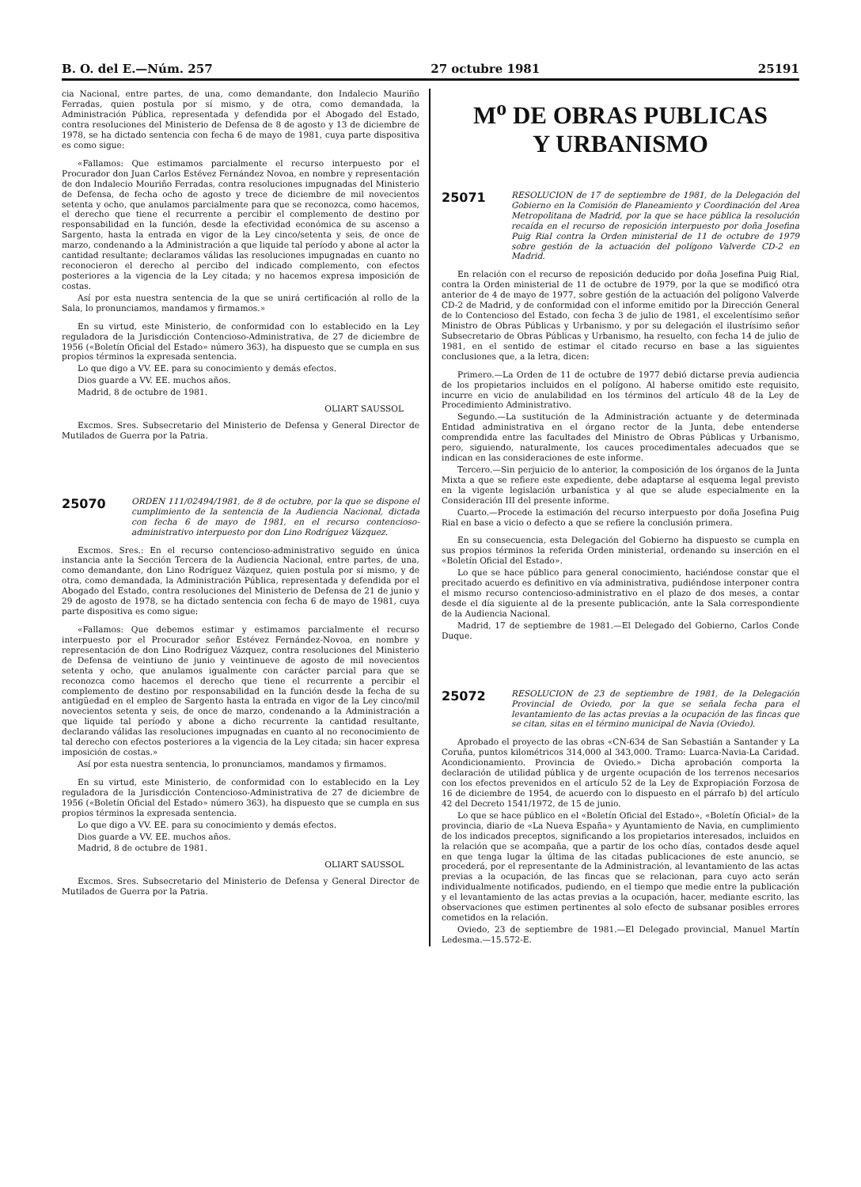B. O. del E.—Núm. 257 27 octubre 1981 25191
cia Nacional, entre partes, de una, como demandante, don Indalecio Mauriño Ferradas, quien postula por sí mismo, y de otra, como demandada, la Administración Pública, representada y defendida por el Abogado del Estado, contra resoluciones del Ministerio de Defensa de 8 de agosto y 13 de diciembre de 1978, se ha dictado sentencia con fecha 6 de mayo de 1981, cuya parte dispositiva es como sigue:
«Fallamos: Que estimamos parcialmente el recurso interpuesto por el Procurador don Juan Carlos Estévez Fernández Novoa, en nombre y representación de don Indalecio Mouriño Ferradas, contra resoluciones impugnadas del Ministerio de Defensa, de fecha ocho de agosto y trece de diciembre de mil novecientos setenta y ocho, que anulamos parcialmente para que se reconozca, como hacemos, el derecho que tiene el recurrente a percibir el complemento de destino por responsabilidad en la función, desde la efectividad económica de su ascenso a Sargento, hasta la entrada en vigor de la Ley cinco/setenta y seis, de once de marzo, condenando a la Administración a que liquide tal período y abone al actor la cantidad resultante; declaramos válidas las resoluciones impugnadas en cuanto no reconocieron el derecho al percibo del indicado complemento, con efectos posteriores a la vigencia de la Ley citada; y no hacemos expresa imposición de costas.
Así por esta nuestra sentencia de la que se unirá certificación al rollo de la Sala, lo pronunciamos, mandamos y firmamos.»
En su virtud, este Ministerio, de conformidad con lo establecido en la Ley reguladora de la Jurisdicción Contencioso-Administrativa, de 27 de diciembre de 1956 («Boletín Oficial del Estado» número 363), ha dispuesto que se cumpla en sus propios términos la expresada sentencia.
Lo que digo a VV. EE. para su conocimiento y demás efectos.
Dios guarde a VV. EE. muchos años.
Madrid, 8 de octubre de 1981.
OLIART SAUSSOL
Excmos. Sres. Subsecretario del Ministerio de Defensa y General Director de Mutilados de Guerra por la Patria.
25070
ORDEN 111/02494/1981, de 8 de octubre, por la que se dispone el cumplimiento de la sentencia de la Audiencia Nacional, dictada con fecha 6 de mayo de 1981, en el recurso contencioso-administrativo interpuesto por don Lino Rodríguez Vázquez.
Excmos. Sres.: En el recurso contencioso-administrativo seguido en única instancia ante la Sección Tercera de la Audiencia Nacional, entre partes, de una, como demandante, don Lino Rodríguez Vázquez, quien postula por sí mismo, y de otra, como demandada, la Administración Pública, representada y defendida por el Abogado del Estado, contra resoluciones del Ministerio de Defensa de 21 de junio y 29 de agosto de 1978, se ha dictado sentencia con fecha 6 de mayo de 1981, cuya parte dispositiva es como sigue:
«Fallamos: Que debemos estimar y estimamos parcialmente el recurso interpuesto por el Procurador señor Estévez Fernández-Novoa, en nombre y representación de don Lino Rodríguez Vázquez, contra resoluciones del Ministerio de Defensa de veintiuno de junio y veintinueve de agosto de mil novecientos setenta y ocho, que anulamos igualmente con carácter parcial para que se reconozca como hacemos el derecho que tiene el recurrente a percibir el complemento de destino por responsabilidad en la función desde la fecha de su antigüedad en el empleo de Sargento hasta la entrada en vigor de la Ley cinco/mil novecientos setenta y seis, de once de marzo, condenando a la Administración a que liquide tal período y abone a dicho recurrente la cantidad resultante, declarando válidas las resoluciones impugnadas en cuanto al no reconocimiento de tal derecho con efectos posteriores a la vigencia de la Ley citada; sin hacer expresa imposición de costas.»
Así por esta nuestra sentencia, lo pronunciamos, mandamos y firmamos.
En su virtud, este Ministerio, de conformidad con lo establecido en la Ley reguladora de la Jurisdicción Contencioso-Administrativa de 27 de diciembre de 1956 («Boletín Oficial del Estado» número 363), ha dispuesto que se cumpla en sus propios términos la expresada sentencia.
Lo que digo a VV. EE. para su conocimiento y demás efectos.
Dios guarde a VV. EE. muchos años.
Madrid, 8 de octubre de 1981.
OLIART SAUSSOL
Excmos. Sres. Subsecretario del Ministerio de Defensa y General Director de Mutilados de Guerra por la Patria.
M<sup>o</sup> DE OBRAS PUBLICAS
Y URBANISMO
25071
RESOLUCION de 17 de septiembre de 1981, de la Delegación del Gobierno en la Comisión de Planeamiento y Coordinación del Area Metropolitana de Madrid, por la que se hace pública la resolución recaída en el recurso de reposición interpuesto por doña Josefina Puig Rial contra la Orden ministerial de 11 de octubre de 1979 sobre gestión de la actuación del polígono Valverde CD-2 en Madrid.
En relación con el recurso de reposición deducido por doña Josefina Puig Rial, contra la Orden ministerial de 11 de octubre de 1979, por la que se modificó otra anterior de 4 de mayo de 1977, sobre gestión de la actuación del polígono Valverde CD-2 de Madrid, y de conformidad con el informe emitido por la Dirección General de lo Contencioso del Estado, con fecha 3 de julio de 1981, el excelentísimo señor Ministro de Obras Públicas y Urbanismo, y por su delegación el ilustrísimo señor Subsecretario de Obras Públicas y Urbanismo, ha resuelto, con fecha 14 de julio de 1981, en el sentido de estimar el citado recurso en base a las siguientes conclusiones que, a la letra, dicen:
Primero.—La Orden de 11 de octubre de 1977 debió dictarse previa audiencia de los propietarios incluidos en el polígono. Al haberse omitido este requisito, incurre en vicio de anulabilidad en los términos del artículo 48 de la Ley de Procedimiento Administrativo.
Segundo.—La sustitución de la Administración actuante y de determinada Entidad administrativa en el órgano rector de la Junta, debe entenderse comprendida entre las facultades del Ministro de Obras Públicas y Urbanismo, pero, siguiendo, naturalmente, los cauces procedimentales adecuados que se indican en las consideraciones de este informe.
Tercero.—Sin perjuicio de lo anterior, la composición de los órganos de la Junta Mixta a que se refiere este expediente, debe adaptarse al esquema legal previsto en la vigente legislación urbanística y al que se alude especialmente en la Consideración III del presente informe.
Cuarto.—Procede la estimación del recurso interpuesto por doña Josefina Puig Rial en base a vicio o defecto a que se refiere la conclusión primera.
En su consecuencia, esta Delegación del Gobierno ha dispuesto se cumpla en sus propios términos la referida Orden ministerial, ordenando su inserción en el «Boletín Oficial del Estado».
Lo que se hace público para general conocimiento, haciéndose constar que el precitado acuerdo es definitivo en vía administrativa, pudiéndose interponer contra el mismo recurso contencioso-administrativo en el plazo de dos meses, a contar desde el día siguiente al de la presente publicación, ante la Sala correspondiente de la Audiencia Nacional.
Madrid, 17 de septiembre de 1981.—El Delegado del Gobierno, Carlos Conde Duque.
25072
RESOLUCION de 23 de septiembre de 1981, de la Delegación Provincial de Oviedo, por la que se señala fecha para el levantamiento de las actas previas a la ocupación de las fincas que se citan, sitas en el término municipal de Navia (Oviedo).
Aprobado el proyecto de las obras «CN-634 de San Sebastián a Santander y La Coruña, puntos kilométricos 314,000 al 343,000. Tramo: Luarca-Navia-La Caridad. Acondicionamiento. Provincia de Oviedo.» Dicha aprobación comporta la declaración de utilidad pública y de urgente ocupación de los terrenos necesarios con los efectos prevenidos en el artículo 52 de la Ley de Expropiación Forzosa de 16 de diciembre de 1954, de acuerdo con lo dispuesto en el párrafo b) del artículo 42 del Decreto 1541/1972, de 15 de junio.
Lo que se hace público en el «Boletín Oficial del Estado», «Boletín Oficial» de la provincia, diario de «La Nueva España» y Ayuntamiento de Navia, en cumplimiento de los indicados preceptos, significando a los propietarios interesados, incluidos en la relación que se acompaña, que a partir de los ocho días, contados desde aquel en que tenga lugar la última de las citadas publicaciones de este anuncio, se procederá, por el representante de la Administración, al levantamiento de las actas previas a la ocupación, de las fincas que se relacionan, para cuyo acto serán individualmente notificados, pudiendo, en el tiempo que medie entre la publicación y el levantamiento de las actas previas a la ocupación, hacer, mediante escrito, las observaciones que estimen pertinentes al solo efecto de subsanar posibles errores cometidos en la relación.
Oviedo, 23 de septiembre de 1981.—El Delegado provincial, Manuel Martín Ledesma.—15.572-E.